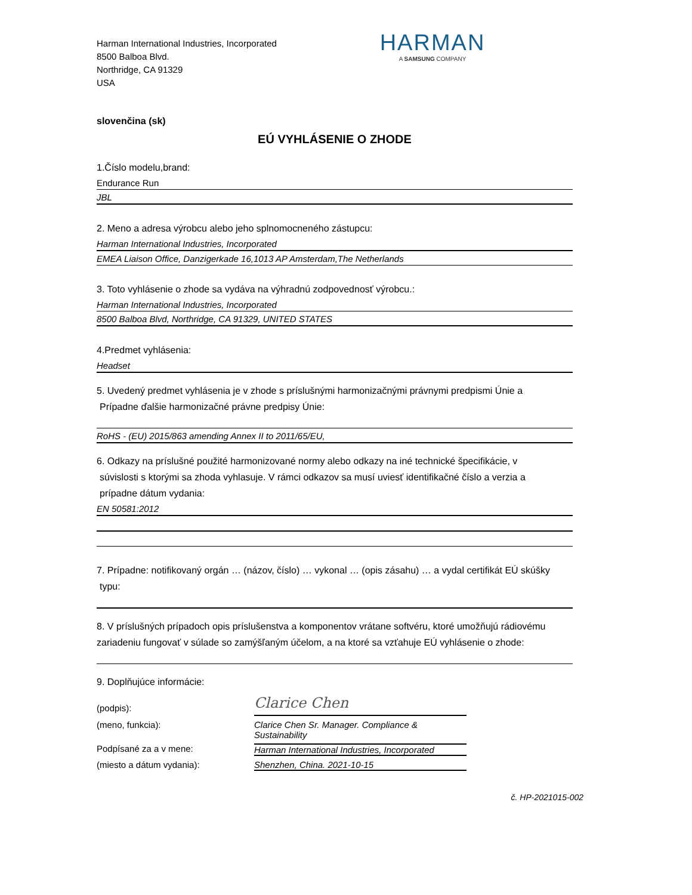Harman International Industries, Incorporated
8500 Balboa Blvd.
Northridge, CA 91329
USA
HARMAN
A SAMSUNG COMPANY
slovenčina (sk)
EÚ VYHLÁSENIE O ZHODE
1.Číslo modelu,brand:
Endurance Run
JBL
2. Meno a adresa výrobcu alebo jeho splnomocneného zástupcu:
Harman International Industries, Incorporated
EMEA Liaison Office, Danzigerkade 16,1013 AP Amsterdam,The Netherlands
3. Toto vyhlásenie o zhode sa vydáva na výhradnú zodpovednosť výrobcu.:
Harman International Industries, Incorporated
8500 Balboa Blvd, Northridge, CA 91329, UNITED STATES
4.Predmet vyhlásenia:
Headset
5. Uvedený predmet vyhlásenia je v zhode s príslušnými harmonizačnými právnymi predpismi Únie a
Prípadne ďalšie harmonizačné právne predpisy Únie:
RoHS - (EU) 2015/863 amending Annex II to 2011/65/EU,
6. Odkazy na príslušné použité harmonizované normy alebo odkazy na iné technické špecifikácie, v
súvislosti s ktorými sa zhoda vyhlasuje. V rámci odkazov sa musí uviesť identifikačné číslo a verzia a
prípadne dátum vydania:
EN 50581:2012
7. Prípadne: notifikovaný orgán … (názov, číslo) … vykonal … (opis zásahu) … a vydal certifikát EÚ skúšky
typu:
8. V príslušných prípadoch opis príslušenstva a komponentov vrátane softvéru, ktoré umožňujú rádiovému zariadeniu fungovať v súlade so zamýšľaným účelom, a na ktoré sa vzťahuje EÚ vyhlásenie o zhode:
9. Doplňujúce informácie:
(podpis):
Clarice Chen
(meno, funkcia):
Clarice Chen Sr. Manager. Compliance & Sustainability
Podpísané za a v mene:
Harman International Industries, Incorporated
(miesto a dátum vydania):
Shenzhen, China. 2021-10-15
č. HP-2021015-002